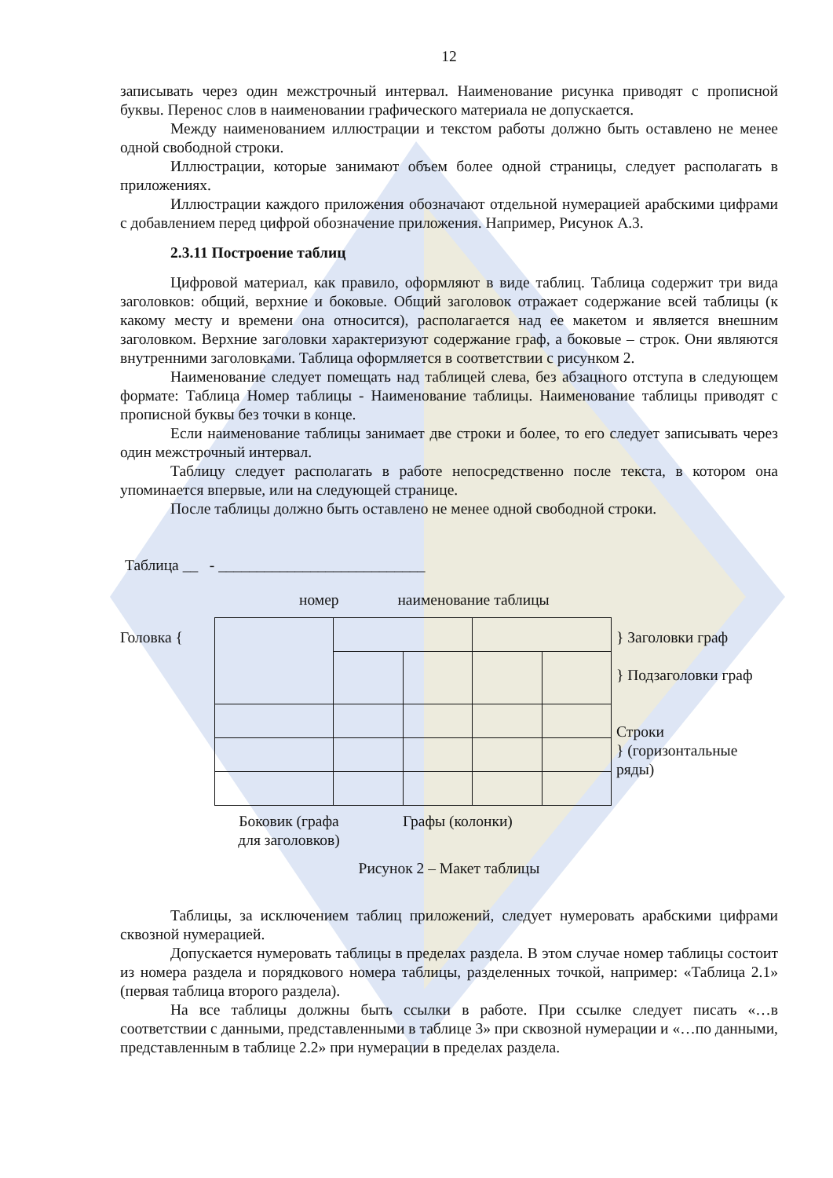12
записывать через один межстрочный интервал. Наименование рисунка приводят с прописной буквы. Перенос слов в наименовании графического материала не допускается.
Между наименованием иллюстрации и текстом работы должно быть оставлено не менее одной свободной строки.
Иллюстрации, которые занимают объем более одной страницы, следует располагать в приложениях.
Иллюстрации каждого приложения обозначают отдельной нумерацией арабскими цифрами с добавлением перед цифрой обозначение приложения. Например, Рисунок А.3.
2.3.11 Построение таблиц
Цифровой материал, как правило, оформляют в виде таблиц. Таблица содержит три вида заголовков: общий, верхние и боковые. Общий заголовок отражает содержание всей таблицы (к какому месту и времени она относится), располагается над ее макетом и является внешним заголовком. Верхние заголовки характеризуют содержание граф, а боковые – строк. Они являются внутренними заголовками. Таблица оформляется в соответствии с рисунком 2.
Наименование следует помещать над таблицей слева, без абзацного отступа в следующем формате: Таблица Номер таблицы - Наименование таблицы. Наименование таблицы приводят с прописной буквы без точки в конце.
Если наименование таблицы занимает две строки и более, то его следует записывать через один межстрочный интервал.
Таблицу следует располагать в работе непосредственно после текста, в котором она упоминается впервые, или на следующей странице.
После таблицы должно быть оставлено не менее одной свободной строки.
Таблица __ - ___________________________
номер наименование таблицы
Головка { } Заголовки граф
} Подзаголовки граф
Строки
} (горизонтальные ряды)
Боковик (графа для заголовков)
Графы (колонки)
Рисунок 2 – Макет таблицы
Таблицы, за исключением таблиц приложений, следует нумеровать арабскими цифрами сквозной нумерацией.
Допускается нумеровать таблицы в пределах раздела. В этом случае номер таблицы состоит из номера раздела и порядкового номера таблицы, разделенных точкой, например: «Таблица 2.1» (первая таблица второго раздела).
На все таблицы должны быть ссылки в работе. При ссылке следует писать «…в соответствии с данными, представленными в таблице 3» при сквозной нумерации и «…по данными, представленным в таблице 2.2» при нумерации в пределах раздела.